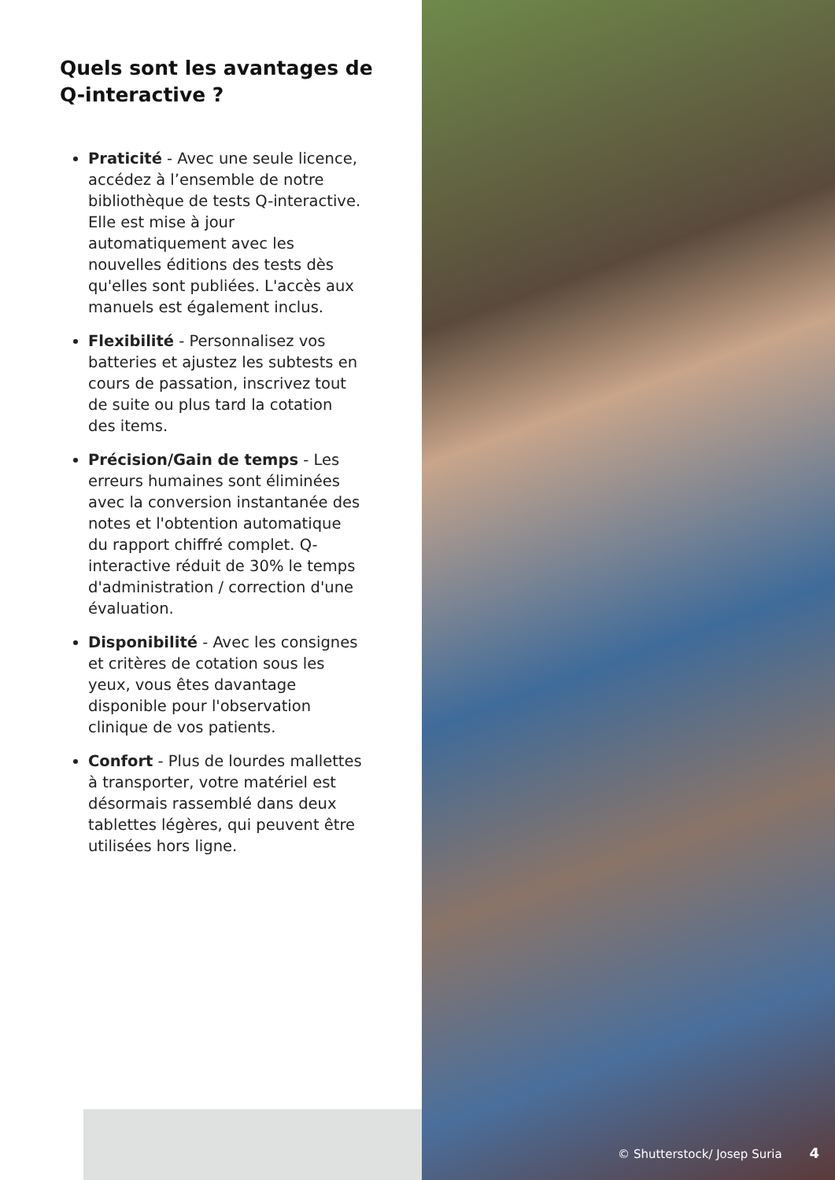Quels sont les avantages de
Q-interactive ?
Praticité - Avec une seule licence, accédez à l’ensemble de notre bibliothèque de tests Q-interactive. Elle est mise à jour automatiquement avec les nouvelles éditions des tests dès qu'elles sont publiées. L'accès aux manuels est également inclus.
Flexibilité - Personnalisez vos batteries et ajustez les subtests en cours de passation, inscrivez tout de suite ou plus tard la cotation des items.
Précision/Gain de temps - Les erreurs humaines sont éliminées avec la conversion instantanée des notes et l'obtention automatique du rapport chiffré complet. Q-interactive réduit de 30% le temps d'administration / correction d'une évaluation.
Disponibilité - Avec les consignes et critères de cotation sous les yeux, vous êtes davantage disponible pour l'observation clinique de vos patients.
Confort - Plus de lourdes mallettes à transporter, votre matériel est désormais rassemblé dans deux tablettes légères, qui peuvent être utilisées hors ligne.
© Shutterstock/ Josep Suria 4